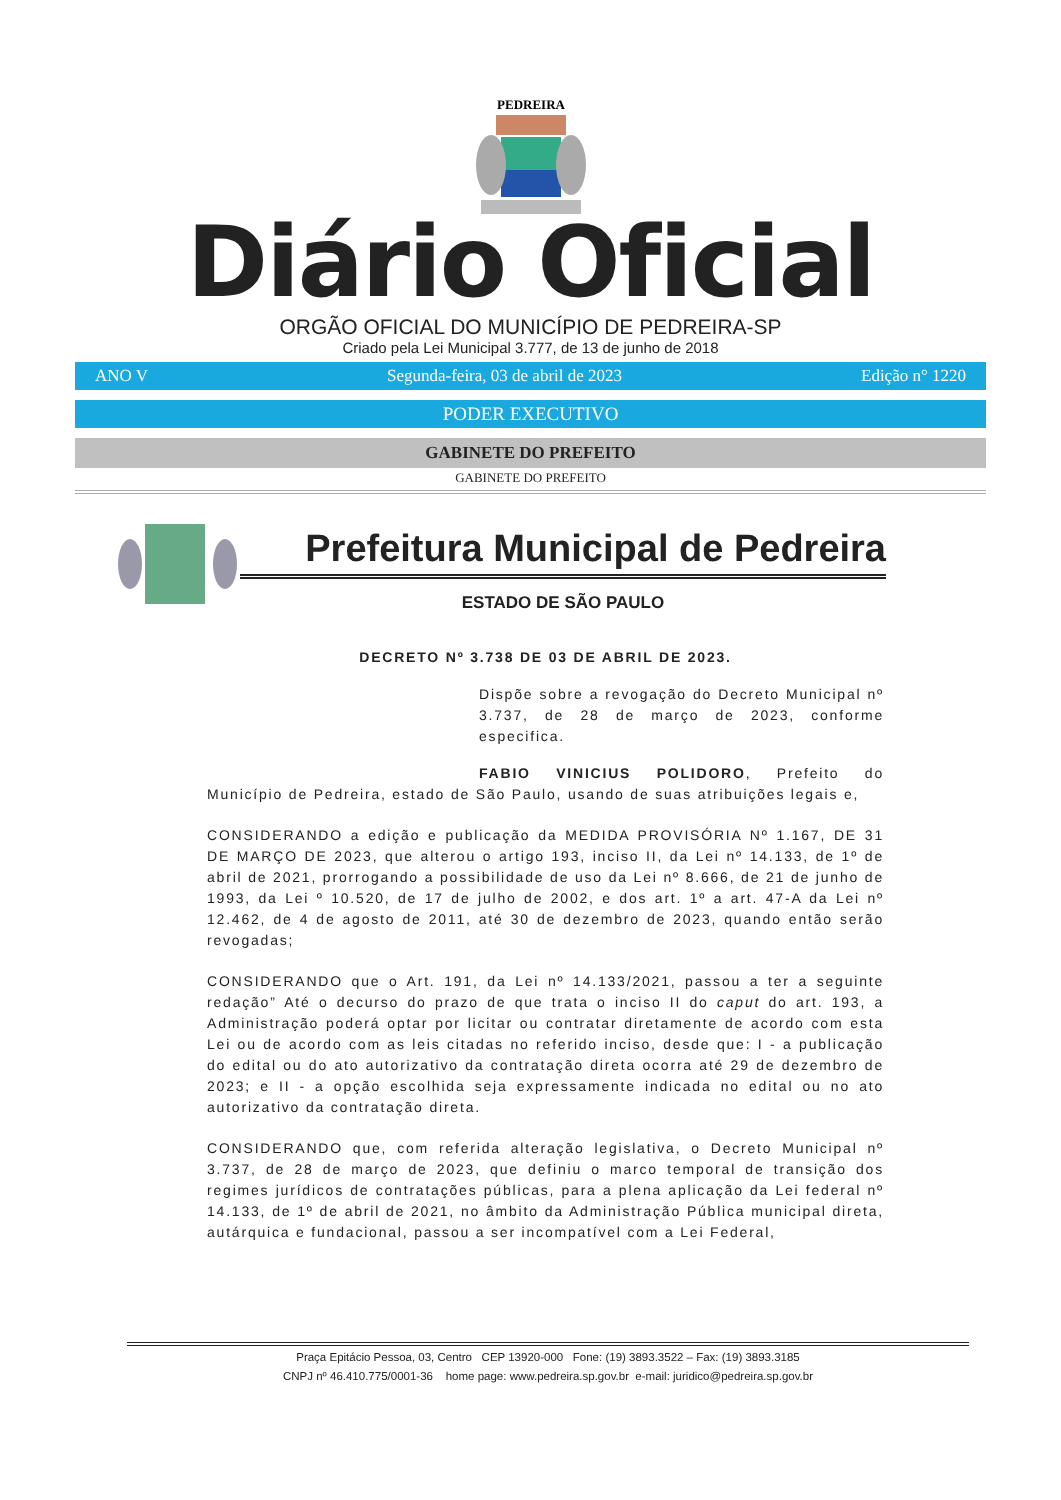PEDREIRA
Diário Oficial
ORGÃO OFICIAL DO MUNICÍPIO DE PEDREIRA-SP
Criado pela Lei Municipal 3.777, de 13 de junho de 2018
ANO V Segunda-feira, 03 de abril de 2023 Edição n° 1220
PODER EXECUTIVO
GABINETE DO PREFEITO
GABINETE DO PREFEITO
Prefeitura Municipal de Pedreira
ESTADO DE SÃO PAULO
DECRETO Nº 3.738 DE 03 DE ABRIL DE 2023.
Dispõe sobre a revogação do Decreto Municipal nº 3.737, de 28 de março de 2023, conforme especifica.
FABIO VINICIUS POLIDORO, Prefeito do Município de Pedreira, estado de São Paulo, usando de suas atribuições legais e,
CONSIDERANDO a edição e publicação da MEDIDA PROVISÓRIA Nº 1.167, DE 31 DE MARÇO DE 2023, que alterou o artigo 193, inciso II, da Lei nº 14.133, de 1º de abril de 2021, prorrogando a possibilidade de uso da Lei nº 8.666, de 21 de junho de 1993, da Lei º 10.520, de 17 de julho de 2002, e dos art. 1º a art. 47-A da Lei nº 12.462, de 4 de agosto de 2011, até 30 de dezembro de 2023, quando então serão revogadas;
CONSIDERANDO que o Art. 191, da Lei nº 14.133/2021, passou a ter a seguinte redação” Até o decurso do prazo de que trata o inciso II do caput do art. 193, a Administração poderá optar por licitar ou contratar diretamente de acordo com esta Lei ou de acordo com as leis citadas no referido inciso, desde que: I - a publicação do edital ou do ato autorizativo da contratação direta ocorra até 29 de dezembro de 2023; e II - a opção escolhida seja expressamente indicada no edital ou no ato autorizativo da contratação direta.
CONSIDERANDO que, com referida alteração legislativa, o Decreto Municipal nº 3.737, de 28 de março de 2023, que definiu o marco temporal de transição dos regimes jurídicos de contratações públicas, para a plena aplicação da Lei federal nº 14.133, de 1º de abril de 2021, no âmbito da Administração Pública municipal direta, autárquica e fundacional, passou a ser incompatível com a Lei Federal,
Praça Epitácio Pessoa, 03, Centro CEP 13920-000 Fone: (19) 3893.3522 – Fax: (19) 3893.3185
CNPJ nº 46.410.775/0001-36 home page: www.pedreira.sp.gov.br e-mail: juridico@pedreira.sp.gov.br